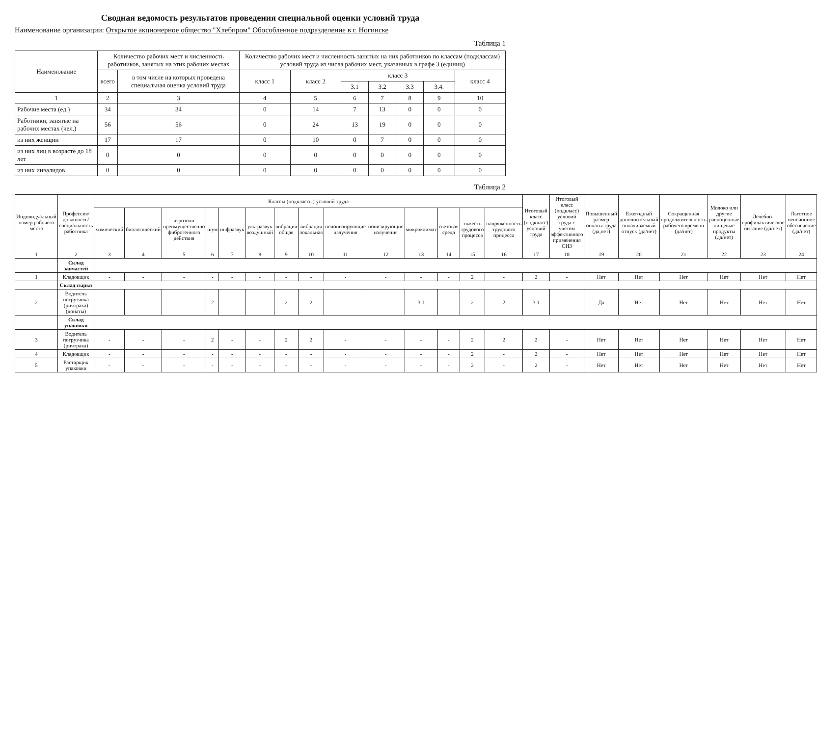Сводная ведомость результатов проведения специальной оценки условий труда
Наименование организации: Открытое акционерное общество "Хлебпром" Обособленное подразделение в г. Ногинске
Таблица 1
| Наименование | Количество рабочих мест и численность работников, занятых на этих рабочих местах | | Количество рабочих мест и численность занятых на них работников по классам (подклассам) условий труда из числа рабочих мест, указанных в графе 3 (единиц) | | | | | | |
| --- | --- | --- | --- | --- | --- | --- | --- | --- | --- |
| | всего | в том числе на которых проведена специальная оценка условий труда | класс 1 | класс 2 | класс 3 | | | | класс 4 |
| | | | | | 3.1 | 3.2 | 3.3 | 3.4. | |
| 1 | 2 | 3 | 4 | 5 | 6 | 7 | 8 | 9 | 10 |
| Рабочие места (ед.) | 34 | 34 | 0 | 14 | 7 | 13 | 0 | 0 | 0 |
| Работники, занятые на рабочих местах (чел.) | 56 | 56 | 0 | 24 | 13 | 19 | 0 | 0 | 0 |
| из них женщин | 17 | 17 | 0 | 10 | 0 | 7 | 0 | 0 | 0 |
| из них лиц в возрасте до 18 лет | 0 | 0 | 0 | 0 | 0 | 0 | 0 | 0 | 0 |
| из них инвалидов | 0 | 0 | 0 | 0 | 0 | 0 | 0 | 0 | 0 |
Таблица 2
| Индивидуальный номер рабочего места | Профессия/ должность/ специальность работника | Классы (подклассы) условий труда | | | | | | | | | | | | | | Итоговый класс (подкласс) условий труда | Итоговый класс (подкласс) условий труда с учетом эффективного применения СИЗ | Повышенный размер оплаты труда (да,нет) | Ежегодный дополнительный оплачиваемый отпуск (да/нет) | Сокращенная продолжительность рабочего времени (да/нет) | Молоко или другие равноценные пищевые продукты (да/нет) | Лечебно-профилактическое питание (да/нет) | Льготное пенсионное обеспечение (да/нет) |
| --- | --- | --- | --- | --- | --- | --- | --- | --- | --- | --- | --- | --- | --- | --- | --- | --- | --- | --- | --- | --- | --- | --- | --- |
| | | химический | биологический | аэрозоли преимущественно фиброгенного действия | шум | инфразвук | ультразвук воздушный | вибрация общая | вибрация локальная | неионизирующие излучения | ионизирующие излучения | микроклимат | световая среда | тяжесть трудового процесса | напряженность трудового процесса | | | | | | | | |
| 1 | 2 | 3 | 4 | 5 | 6 | 7 | 8 | 9 | 10 | 11 | 12 | 13 | 14 | 15 | 16 | 17 | 18 | 19 | 20 | 21 | 22 | 23 | 24 |
| | Склад запчастей | | | | | | | | | | | | | | | | | | | | | | |
| 1 | Кладовщик | - | - | - | - | - | - | - | - | - | - | - | - | 2 | - | 2 | - | Нет | Нет | Нет | Нет | Нет | Нет |
| | Склад сырья | | | | | | | | | | | | | | | | | | | | | | |
| 2 | Водитель погрузчика (ричтрака) (донаты) | - | - | - | 2 | - | - | 2 | 2 | - | - | 3.1 | - | 2 | 2 | 3.1 | - | Да | Нет | Нет | Нет | Нет | Нет |
| | Склад упаковки | | | | | | | | | | | | | | | | | | | | | | |
| 3 | Водитель погрузчика (ричтрака) | - | - | - | 2 | - | - | 2 | 2 | - | - | - | - | 2 | 2 | 2 | - | Нет | Нет | Нет | Нет | Нет | Нет |
| 4 | Кладовщик | - | - | - | - | - | - | - | - | - | - | - | - | 2 | - | 2 | - | Нет | Нет | Нет | Нет | Нет | Нет |
| 5 | Растарщик упаковки | - | - | - | - | - | - | - | - | - | - | - | - | 2 | - | 2 | - | Нет | Нет | Нет | Нет | Нет | Нет |